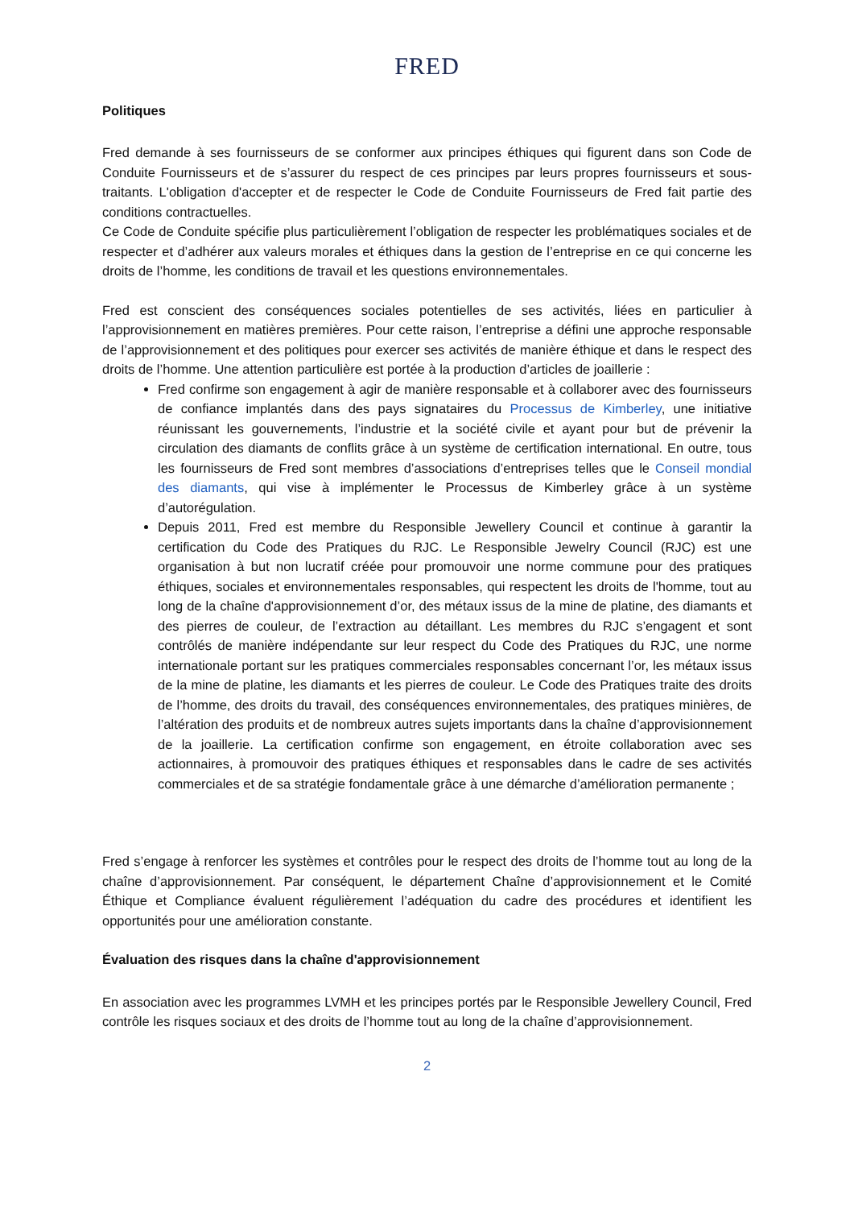FRED
Politiques
Fred demande à ses fournisseurs de se conformer aux principes éthiques qui figurent dans son Code de Conduite Fournisseurs et de s’assurer du respect de ces principes par leurs propres fournisseurs et sous-traitants. L'obligation d'accepter et de respecter le Code de Conduite Fournisseurs de Fred fait partie des conditions contractuelles.
Ce Code de Conduite spécifie plus particulièrement l’obligation de respecter les problématiques sociales et de respecter et d’adhérer aux valeurs morales et éthiques dans la gestion de l’entreprise en ce qui concerne les droits de l’homme, les conditions de travail et les questions environnementales.
Fred est conscient des conséquences sociales potentielles de ses activités, liées en particulier à l’approvisionnement en matières premières. Pour cette raison, l’entreprise a défini une approche responsable de l’approvisionnement et des politiques pour exercer ses activités de manière éthique et dans le respect des droits de l’homme. Une attention particulière est portée à la production d’articles de joaillerie :
Fred confirme son engagement à agir de manière responsable et à collaborer avec des fournisseurs de confiance implantés dans des pays signataires du Processus de Kimberley, une initiative réunissant les gouvernements, l’industrie et la société civile et ayant pour but de prévenir la circulation des diamants de conflits grâce à un système de certification international. En outre, tous les fournisseurs de Fred sont membres d’associations d’entreprises telles que le Conseil mondial des diamants, qui vise à implémenter le Processus de Kimberley grâce à un système d’autorégulation.
Depuis 2011, Fred est membre du Responsible Jewellery Council et continue à garantir la certification du Code des Pratiques du RJC. Le Responsible Jewelry Council (RJC) est une organisation à but non lucratif créée pour promouvoir une norme commune pour des pratiques éthiques, sociales et environnementales responsables, qui respectent les droits de l'homme, tout au long de la chaîne d'approvisionnement d’or, des métaux issus de la mine de platine, des diamants et des pierres de couleur, de l’extraction au détaillant. Les membres du RJC s’engagent et sont contrôlés de manière indépendante sur leur respect du Code des Pratiques du RJC, une norme internationale portant sur les pratiques commerciales responsables concernant l’or, les métaux issus de la mine de platine, les diamants et les pierres de couleur. Le Code des Pratiques traite des droits de l’homme, des droits du travail, des conséquences environnementales, des pratiques minières, de l’altération des produits et de nombreux autres sujets importants dans la chaîne d’approvisionnement de la joaillerie. La certification confirme son engagement, en étroite collaboration avec ses actionnaires, à promouvoir des pratiques éthiques et responsables dans le cadre de ses activités commerciales et de sa stratégie fondamentale grâce à une démarche d’amélioration permanente ;
Fred s’engage à renforcer les systèmes et contrôles pour le respect des droits de l’homme tout au long de la chaîne d’approvisionnement. Par conséquent, le département Chaîne d’approvisionnement et le Comité Éthique et Compliance évaluent régulièrement l’adéquation du cadre des procédures et identifient les opportunités pour une amélioration constante.
Évaluation des risques dans la chaîne d'approvisionnement
En association avec les programmes LVMH et les principes portés par le Responsible Jewellery Council, Fred contrôle les risques sociaux et des droits de l’homme tout au long de la chaîne d’approvisionnement.
2